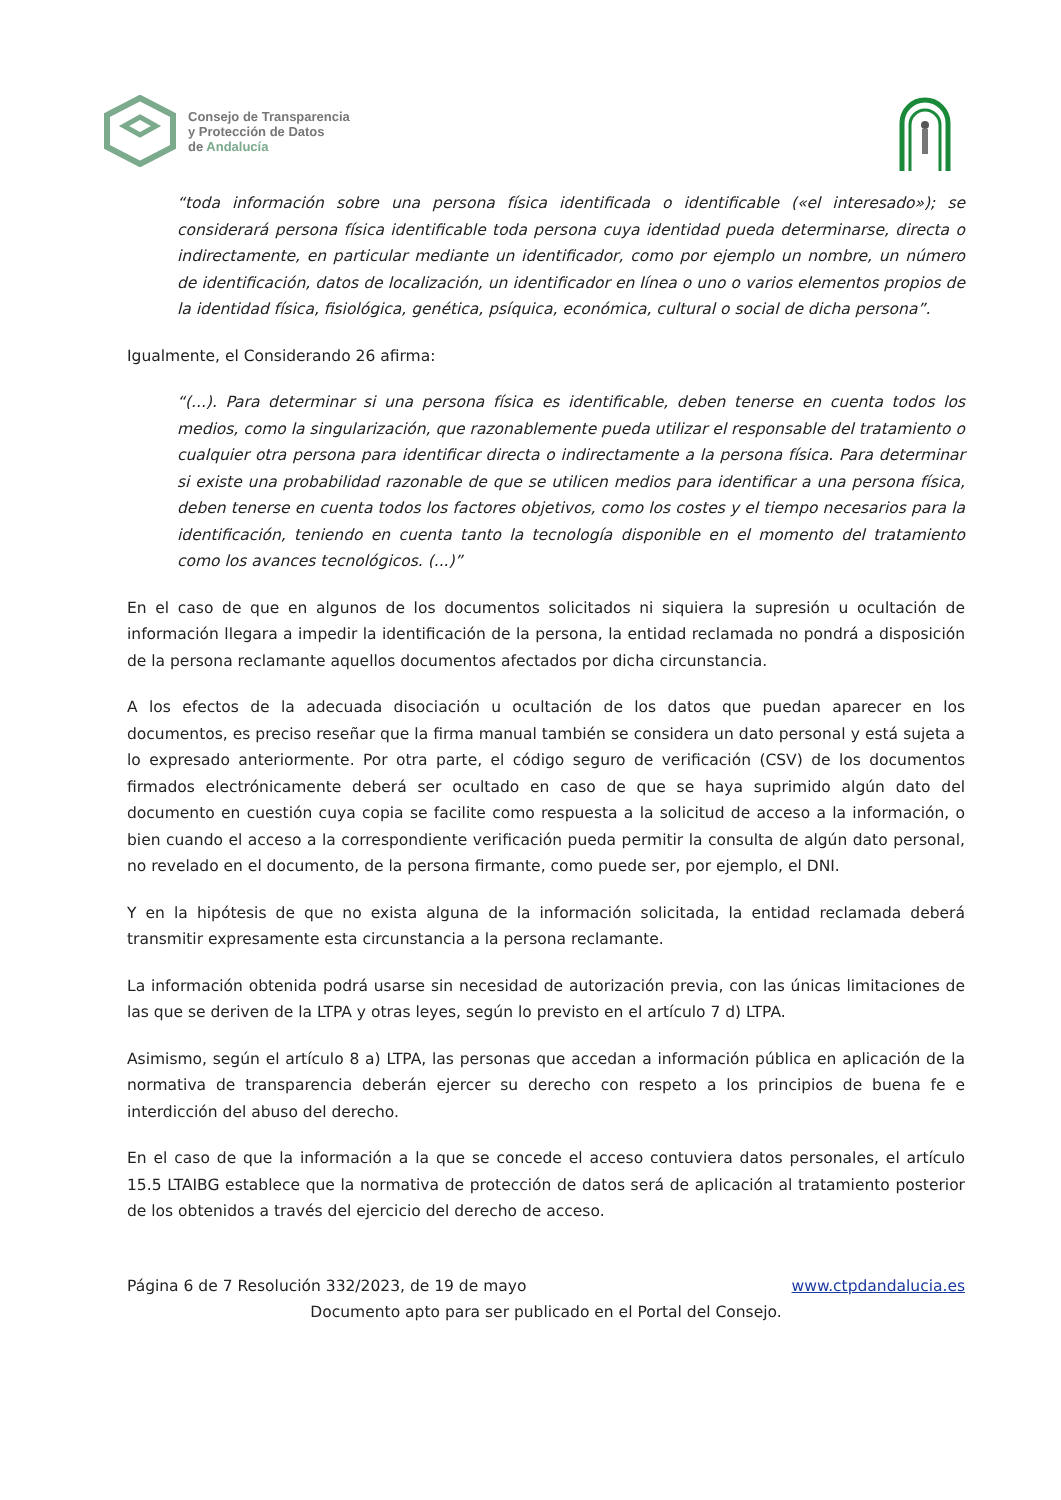Consejo de Transparencia
y Protección de Datos
de Andalucía
“toda información sobre una persona física identificada o identificable («el interesado»); se considerará persona física identificable toda persona cuya identidad pueda determinarse, directa o indirectamente, en particular mediante un identificador, como por ejemplo un nombre, un número de identificación, datos de localización, un identificador en línea o uno o varios elementos propios de la identidad física, fisiológica, genética, psíquica, económica, cultural o social de dicha persona”.
Igualmente, el Considerando 26 afirma:
“(...). Para determinar si una persona física es identificable, deben tenerse en cuenta todos los medios, como la singularización, que razonablemente pueda utilizar el responsable del tratamiento o cualquier otra persona para identificar directa o indirectamente a la persona física. Para determinar si existe una probabilidad razonable de que se utilicen medios para identificar a una persona física, deben tenerse en cuenta todos los factores objetivos, como los costes y el tiempo necesarios para la identificación, teniendo en cuenta tanto la tecnología disponible en el momento del tratamiento como los avances tecnológicos. (...)”
En el caso de que en algunos de los documentos solicitados ni siquiera la supresión u ocultación de información llegara a impedir la identificación de la persona, la entidad reclamada no pondrá a disposición de la persona reclamante aquellos documentos afectados por dicha circunstancia.
A los efectos de la adecuada disociación u ocultación de los datos que puedan aparecer en los documentos, es preciso reseñar que la firma manual también se considera un dato personal y está sujeta a lo expresado anteriormente. Por otra parte, el código seguro de verificación (CSV) de los documentos firmados electrónicamente deberá ser ocultado en caso de que se haya suprimido algún dato del documento en cuestión cuya copia se facilite como respuesta a la solicitud de acceso a la información, o bien cuando el acceso a la correspondiente verificación pueda permitir la consulta de algún dato personal, no revelado en el documento, de la persona firmante, como puede ser, por ejemplo, el DNI.
Y en la hipótesis de que no exista alguna de la información solicitada, la entidad reclamada deberá transmitir expresamente esta circunstancia a la persona reclamante.
La información obtenida podrá usarse sin necesidad de autorización previa, con las únicas limitaciones de las que se deriven de la LTPA y otras leyes, según lo previsto en el artículo 7 d) LTPA.
Asimismo, según el artículo 8 a) LTPA, las personas que accedan a información pública en aplicación de la normativa de transparencia deberán ejercer su derecho con respeto a los principios de buena fe e interdicción del abuso del derecho.
En el caso de que la información a la que se concede el acceso contuviera datos personales, el artículo 15.5 LTAIBG establece que la normativa de protección de datos será de aplicación al tratamiento posterior de los obtenidos a través del ejercicio del derecho de acceso.
Página 6 de 7 Resolución 332/2023, de 19 de mayo www.ctpdandalucia.es
Documento apto para ser publicado en el Portal del Consejo.